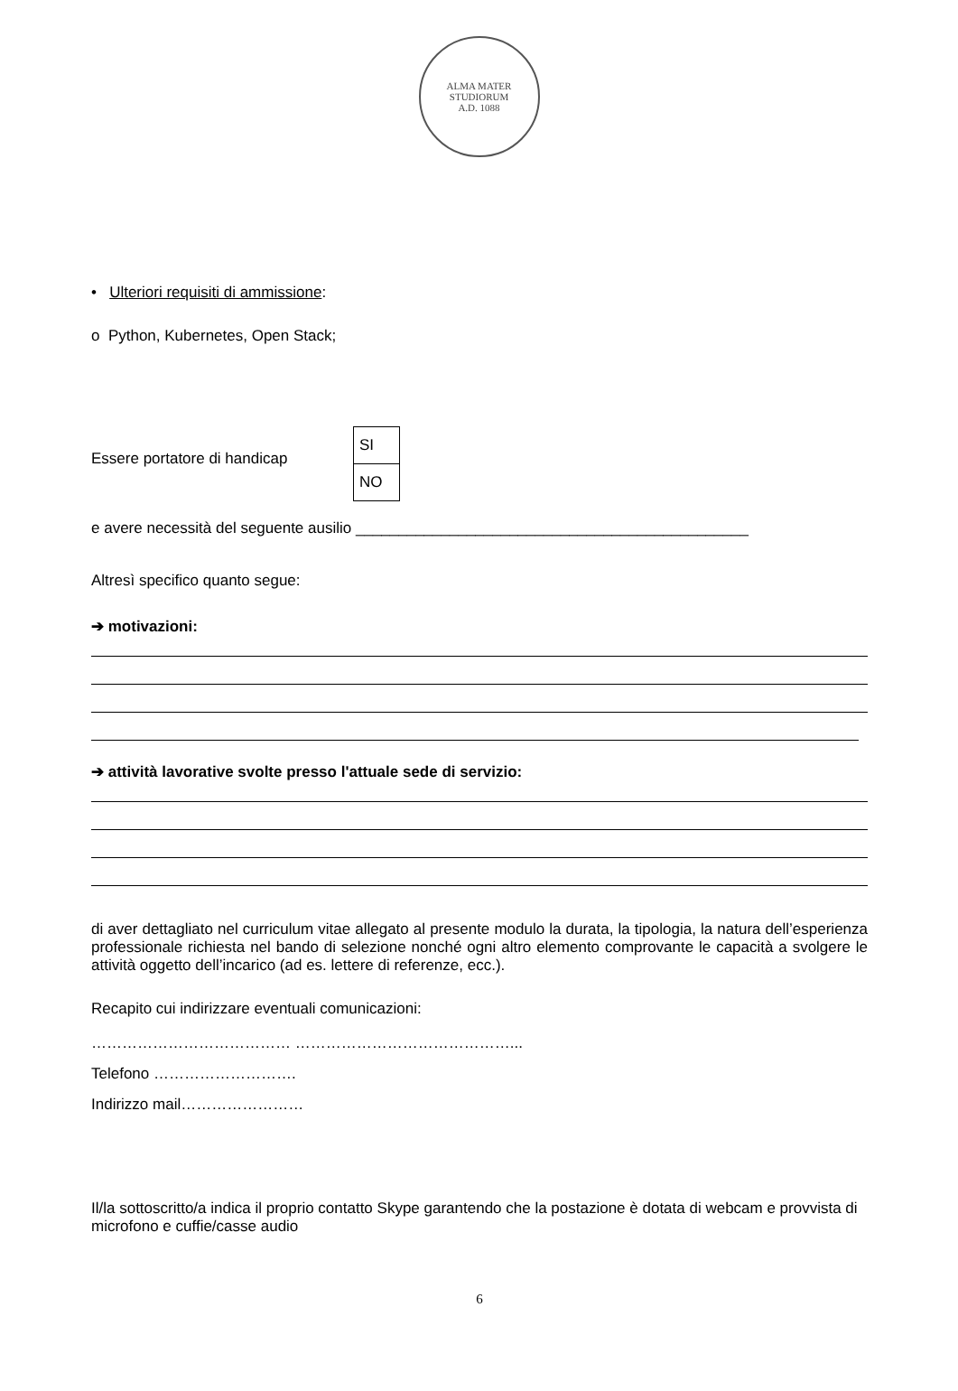ALMA MATER STUDIORUM
A.D. 1088
• Ulteriori requisiti di ammissione:
o Python, Kubernetes, Open Stack;
Essere portatore di handicap
SI
NO
e avere necessità del seguente ausilio ______________________________________________
Altresì specifico quanto segue:
➔ motivazioni:
➔ attività lavorative svolte presso l'attuale sede di servizio:
di aver dettagliato nel curriculum vitae allegato al presente modulo la durata, la tipologia, la natura dell’esperienza professionale richiesta nel bando di selezione nonché ogni altro elemento comprovante le capacità a svolgere le attività oggetto dell’incarico (ad es. lettere di referenze, ecc.).
Recapito cui indirizzare eventuali comunicazioni:
………………………………… ……………………………………...
Telefono ……………………….
Indirizzo mail……………………
Il/la sottoscritto/a indica il proprio contatto Skype garantendo che la postazione è dotata di webcam e provvista di microfono e cuffie/casse audio
6